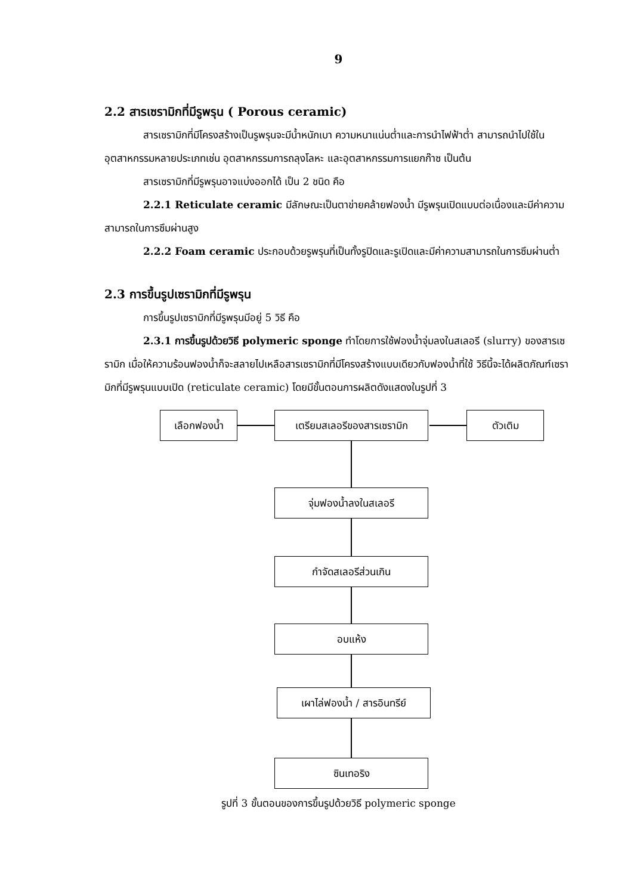9
2.2 สารเซรามิกที่มีรูพรุน ( Porous ceramic)
สารเซรามิกที่มีโครงสร้างเป็นรูพรุนจะมีน้ำหนักเบา ความหนาแน่นต่ำและการนำไฟฟ้าต่ำ สามารถนำไปใช้ในอุตสาหกรรมหลายประเภทเช่น อุตสาหกรรมการถลุงโลหะ และอุตสาหกรรมการแยกก๊าซ เป็นต้น
สารเซรามิกที่มีรูพรุนอาจแบ่งออกได้ เป็น 2 ชนิด คือ
2.2.1 Reticulate ceramic มีลักษณะเป็นตาข่ายคล้ายฟองน้ำ มีรูพรุนเปิดแบบต่อเนื่องและมีค่าความสามารถในการซึมผ่านสูง
2.2.2 Foam ceramic ประกอบด้วยรูพรุนที่เป็นทั้งรูปิดและรูเปิดและมีค่าความสามารถในการซึมผ่านต่ำ
2.3 การขึ้นรูปเซรามิกที่มีรูพรุน
การขึ้นรูปเซรามิกที่มีรูพรุนมีอยู่ 5 วิธี คือ
2.3.1 การขึ้นรูปด้วยวิธี polymeric sponge ทำโดยการใช้ฟองน้ำจุ่มลงในสเลอรี (slurry) ของสารเซรามิก เมื่อให้ความร้อนฟองน้ำก็จะสลายไปเหลือสารเซรามิกที่มีโครงสร้างแบบเดียวกับฟองน้ำที่ใช้ วิธีนี้จะได้ผลิตภัณฑ์เซรามิกที่มีรูพรุนแบบเปิด (reticulate ceramic) โดยมีขั้นตอนการผลิตดังแสดงในรูปที่ 3
เลือกฟองน้ำ เตรียมสเลอรีของสารเซรามิก ตัวเติม
จุ่มฟองน้ำลงในสเลอรี
กำจัดสเลอรีส่วนเกิน
อบแห้ง
เผาไล่ฟองน้ำ / สารอินทรีย์
ซินเทอริง
รูปที่ 3 ขั้นตอนของการขึ้นรูปด้วยวิธี polymeric sponge